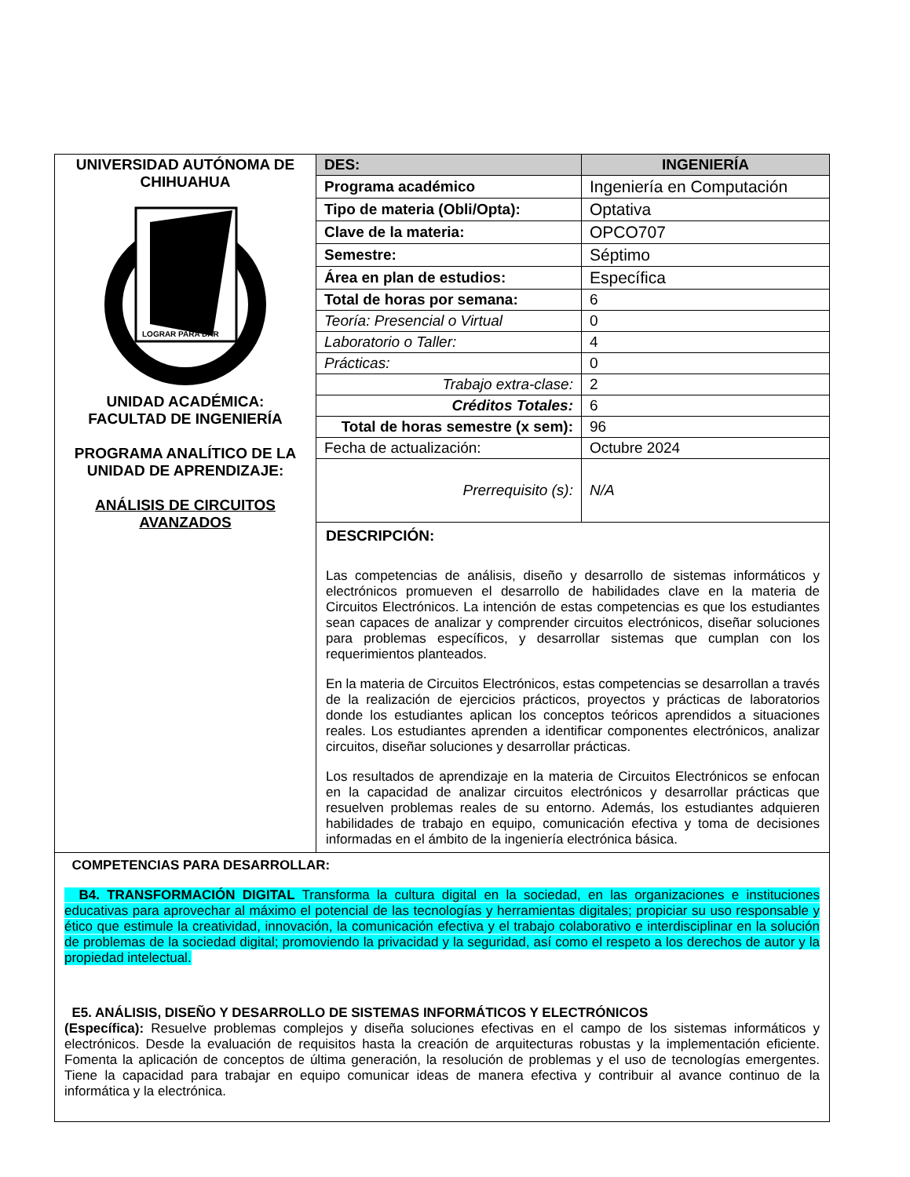| UNIVERSIDAD AUTÓNOMA DE CHIHUAHUA LOGRAR PARA DAR UNIDAD ACADÉMICA: FACULTAD DE INGENIERÍA PROGRAMA ANALÍTICO DE LA UNIDAD DE APRENDIZAJE: ANÁLISIS DE CIRCUITOS AVANZADOS | DES: | INGENIERÍA |
| | Programa académico | Ingeniería en Computación |
| | Tipo de materia (Obli/Opta): | Optativa |
| | Clave de la materia: | OPCO707 |
| | Semestre: | Séptimo |
| | Área en plan de estudios: | Específica |
| | Total de horas por semana: | 6 |
| | Teoría: Presencial o Virtual | 0 |
| | Laboratorio o Taller: | 4 |
| | Prácticas: | 0 |
| | Trabajo extra-clase: | 2 |
| | Créditos Totales: | 6 |
| | Total de horas semestre (x sem): | 96 |
| | Fecha de actualización: | Octubre 2024 |
| | Prerrequisito (s): | N/A |
| | DESCRIPCIÓN: Las competencias de análisis, diseño y desarrollo de sistemas informáticos y electrónicos promueven el desarrollo de habilidades clave en la materia de Circuitos Electrónicos. La intención de estas competencias es que los estudiantes sean capaces de analizar y comprender circuitos electrónicos, diseñar soluciones para problemas específicos, y desarrollar sistemas que cumplan con los requerimientos planteados. En la materia de Circuitos Electrónicos, estas competencias se desarrollan a través de la realización de ejercicios prácticos, proyectos y prácticas de laboratorios donde los estudiantes aplican los conceptos teóricos aprendidos a situaciones reales. Los estudiantes aprenden a identificar componentes electrónicos, analizar circuitos, diseñar soluciones y desarrollar prácticas. Los resultados de aprendizaje en la materia de Circuitos Electrónicos se enfocan en la capacidad de analizar circuitos electrónicos y desarrollar prácticas que resuelven problemas reales de su entorno. Además, los estudiantes adquieren habilidades de trabajo en equipo, comunicación efectiva y toma de decisiones informadas en el ámbito de la ingeniería electrónica básica. | |
| COMPETENCIAS PARA DESARROLLAR: B4. TRANSFORMACIÓN DIGITAL Transforma la cultura digital en la sociedad, en las organizaciones e instituciones educativas para aprovechar al máximo el potencial de las tecnologías y herramientas digitales; propiciar su uso responsable y ético que estimule la creatividad, innovación, la comunicación efectiva y el trabajo colaborativo e interdisciplinar en la solución de problemas de la sociedad digital; promoviendo la privacidad y la seguridad, así como el respeto a los derechos de autor y la propiedad intelectual. E5. ANÁLISIS, DISEÑO Y DESARROLLO DE SISTEMAS INFORMÁTICOS Y ELECTRÓNICOS (Específica): Resuelve problemas complejos y diseña soluciones efectivas en el campo de los sistemas informáticos y electrónicos. Desde la evaluación de requisitos hasta la creación de arquitecturas robustas y la implementación eficiente. Fomenta la aplicación de conceptos de última generación, la resolución de problemas y el uso de tecnologías emergentes. Tiene la capacidad para trabajar en equipo comunicar ideas de manera efectiva y contribuir al avance continuo de la informática y la electrónica. | | |